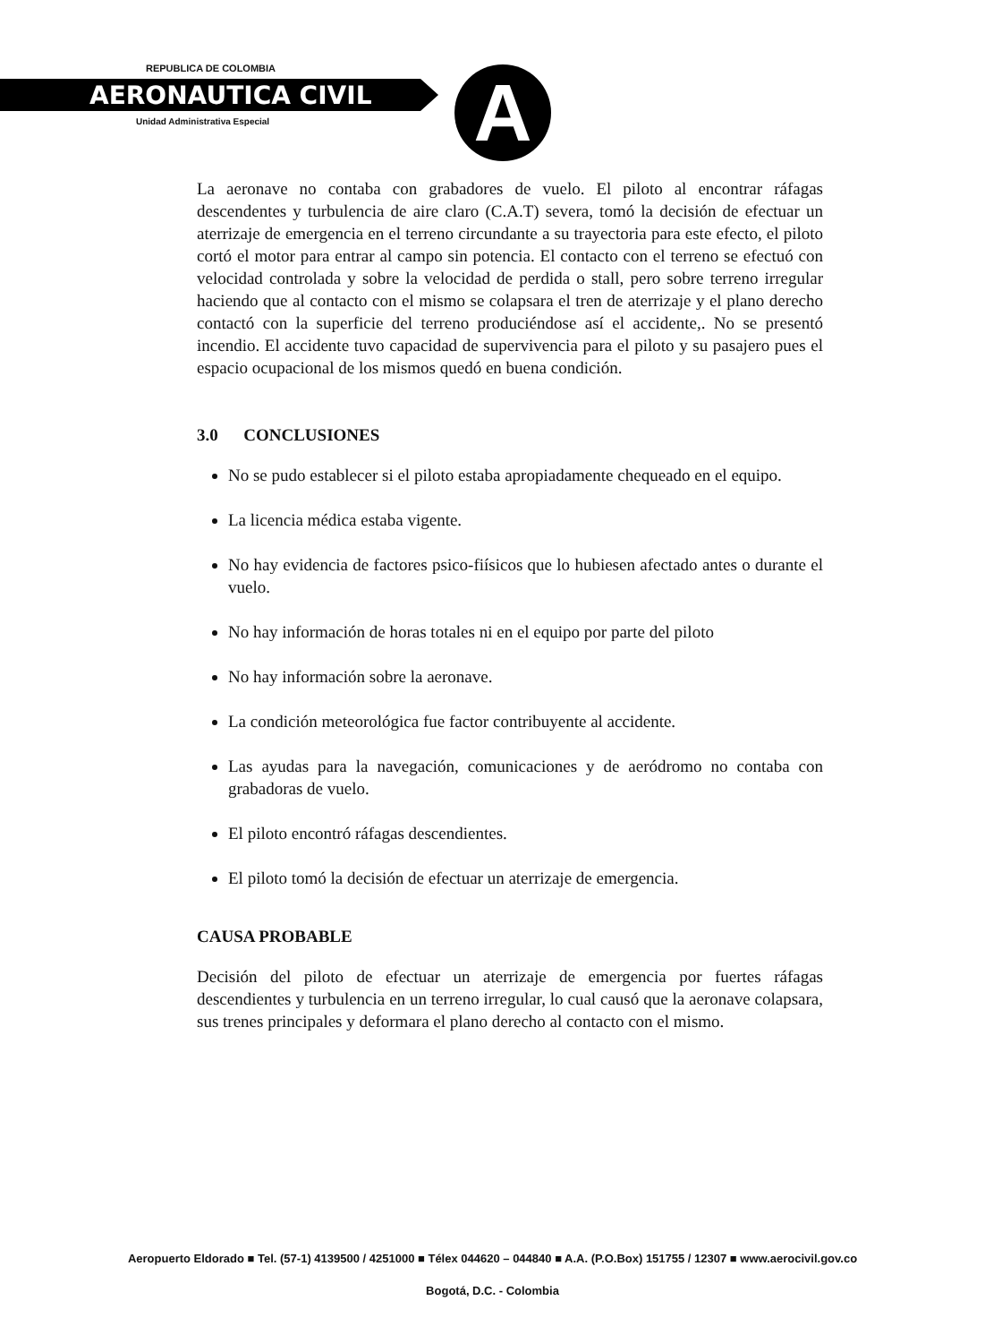REPUBLICA DE COLOMBIA
AERONAUTICA CIVIL
Unidad Administrativa Especial A
La aeronave no contaba con grabadores de vuelo. El piloto al encontrar ráfagas descendentes y turbulencia de aire claro (C.A.T) severa, tomó la decisión de efectuar un aterrizaje de emergencia en el terreno circundante a su trayectoria para este efecto, el piloto cortó el motor para entrar al campo sin potencia. El contacto con el terreno se efectuó con velocidad controlada y sobre la velocidad de perdida o stall, pero sobre terreno irregular haciendo que al contacto con el mismo se colapsara el tren de aterrizaje y el plano derecho contactó con la superficie del terreno produciéndose así el accidente,. No se presentó incendio. El accidente tuvo capacidad de supervivencia para el piloto y su pasajero pues el espacio ocupacional de los mismos quedó en buena condición.
3.0 CONCLUSIONES
No se pudo establecer si el piloto estaba apropiadamente chequeado en el equipo.
La licencia médica estaba vigente.
No hay evidencia de factores psico-fiísicos que lo hubiesen afectado antes o durante el vuelo.
No hay información de horas totales ni en el equipo por parte del piloto
No hay información sobre la aeronave.
La condición meteorológica fue factor contribuyente al accidente.
Las ayudas para la navegación, comunicaciones y de aeródromo no contaba con grabadoras de vuelo.
El piloto encontró ráfagas descendientes.
El piloto tomó la decisión de efectuar un aterrizaje de emergencia.
CAUSA PROBABLE
Decisión del piloto de efectuar un aterrizaje de emergencia por fuertes ráfagas descendientes y turbulencia en un terreno irregular, lo cual causó que la aeronave colapsara, sus trenes principales y deformara el plano derecho al contacto con el mismo.
Aeropuerto Eldorado ■ Tel. (57-1) 4139500 / 4251000 ■ Télex 044620 – 044840 ■ A.A. (P.O.Box) 151755 / 12307 ■ www.aerocivil.gov.co
Bogotá, D.C. - Colombia